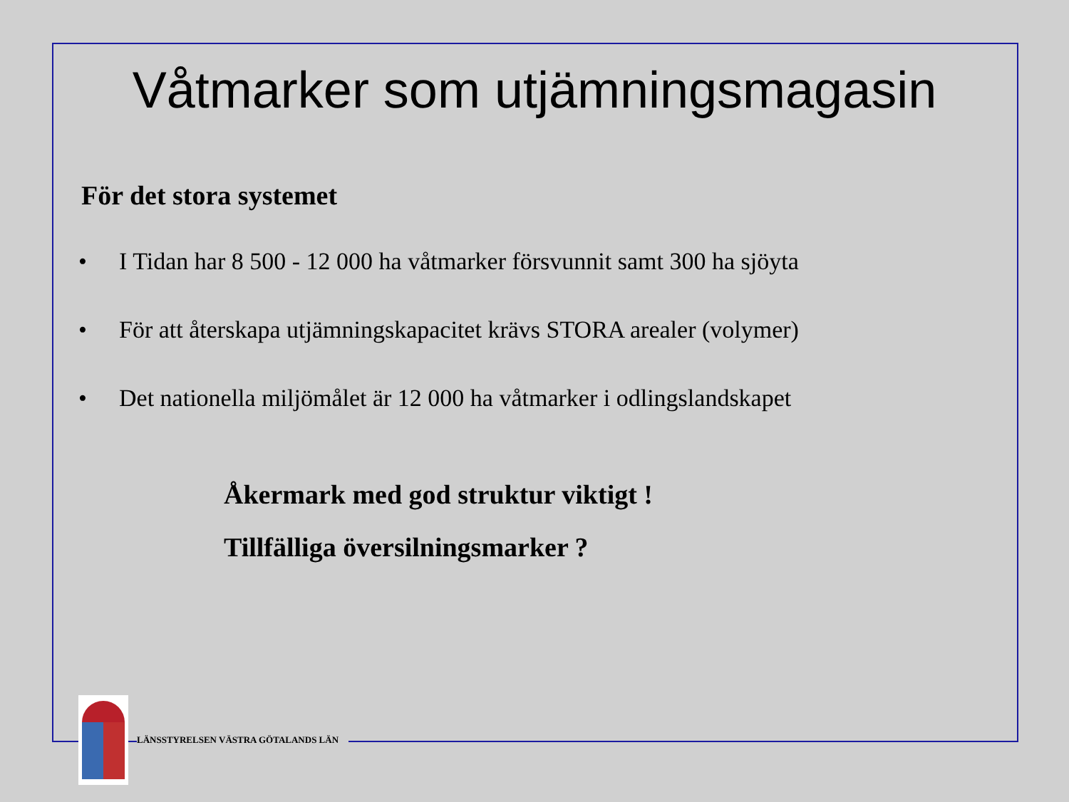Våtmarker som utjämningsmagasin
För det stora systemet
• I Tidan har 8 500 - 12 000 ha våtmarker försvunnit samt 300 ha sjöyta
• För att återskapa utjämningskapacitet krävs STORA arealer (volymer)
• Det nationella miljömålet är 12 000 ha våtmarker i odlingslandskapet
Åkermark med god struktur viktigt !
Tillfälliga översilningsmarker ?
LÄNSSTYRELSEN VÄSTRA GÖTALANDS LÄN